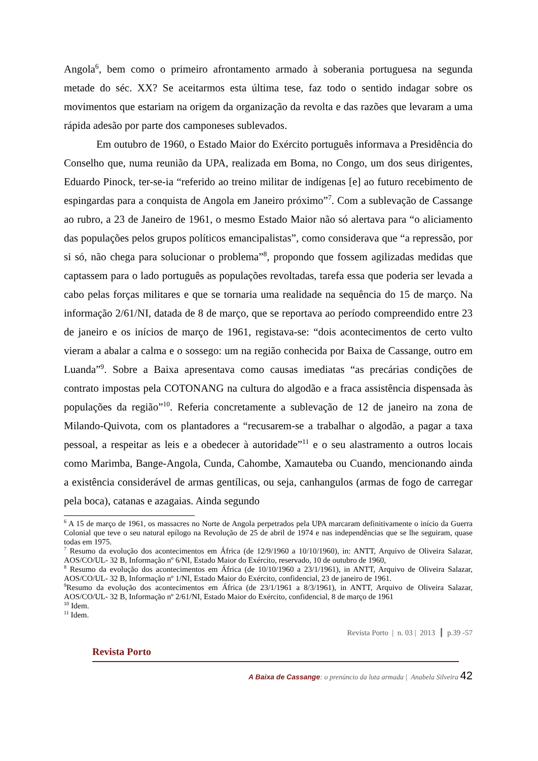Angola<sup>6</sup>, bem como o primeiro afrontamento armado à soberania portuguesa na segunda metade do séc. XX? Se aceitarmos esta última tese, faz todo o sentido indagar sobre os movimentos que estariam na origem da organização da revolta e das razões que levaram a uma rápida adesão por parte dos camponeses sublevados.
Em outubro de 1960, o Estado Maior do Exército português informava a Presidência do Conselho que, numa reunião da UPA, realizada em Boma, no Congo, um dos seus dirigentes, Eduardo Pinock, ter-se-ia “referido ao treino militar de indígenas [e] ao futuro recebimento de espingardas para a conquista de Angola em Janeiro próximo”<sup>7</sup>. Com a sublevação de Cassange ao rubro, a 23 de Janeiro de 1961, o mesmo Estado Maior não só alertava para “o aliciamento das populações pelos grupos políticos emancipalistas”, como considerava que “a repressão, por si só, não chega para solucionar o problema”<sup>8</sup>, propondo que fossem agilizadas medidas que captassem para o lado português as populações revoltadas, tarefa essa que poderia ser levada a cabo pelas forças militares e que se tornaria uma realidade na sequência do 15 de março. Na informação 2/61/NI, datada de 8 de março, que se reportava ao período compreendido entre 23 de janeiro e os inícios de março de 1961, registava-se: “dois acontecimentos de certo vulto vieram a abalar a calma e o sossego: um na região conhecida por Baixa de Cassange, outro em Luanda”<sup>9</sup>. Sobre a Baixa apresentava como causas imediatas “as precárias condições de contrato impostas pela COTONANG na cultura do algodão e a fraca assistência dispensada às populações da região”<sup>10</sup>. Referia concretamente a sublevação de 12 de janeiro na zona de Milando-Quivota, com os plantadores a “recusarem-se a trabalhar o algodão, a pagar a taxa pessoal, a respeitar as leis e a obedecer à autoridade”<sup>11</sup> e o seu alastramento a outros locais como Marimba, Bange-Angola, Cunda, Cahombe, Xamauteba ou Cuando, mencionando ainda a existência considerável de armas gentílicas, ou seja, canhangulos (armas de fogo de carregar pela boca), catanas e azagaias. Ainda segundo
<sup>6</sup> A 15 de março de 1961, os massacres no Norte de Angola perpetrados pela UPA marcaram definitivamente o início da Guerra Colonial que teve o seu natural epílogo na Revolução de 25 de abril de 1974 e nas independências que se lhe seguiram, quase todas em 1975.
<sup>7</sup> Resumo da evolução dos acontecimentos em África (de 12/9/1960 a 10/10/1960), in: ANTT, Arquivo de Oliveira Salazar, AOS/CO/UL- 32 B, Informação nº 6/NI, Estado Maior do Exército, reservado, 10 de outubro de 1960,
<sup>8</sup> Resumo da evolução dos acontecimentos em África (de 10/10/1960 a 23/1/1961), in ANTT, Arquivo de Oliveira Salazar, AOS/CO/UL- 32 B, Informação nº 1/NI, Estado Maior do Exército, confidencial, 23 de janeiro de 1961.
<sup>9</sup> Resumo da evolução dos acontecimentos em África (de 23/1/1961 a 8/3/1961), in ANTT, Arquivo de Oliveira Salazar, AOS/CO/UL- 32 B, Informação nº 2/61/NI, Estado Maior do Exército, confidencial, 8 de março de 1961
<sup>10</sup> Idem.
<sup>11</sup> Idem.
Revista Porto | n. 03 | 2013 ┃ p.39 -57
Revista Porto
A Baixa de Cassange: o prenúncio da luta armada | Anabela Silveira 42